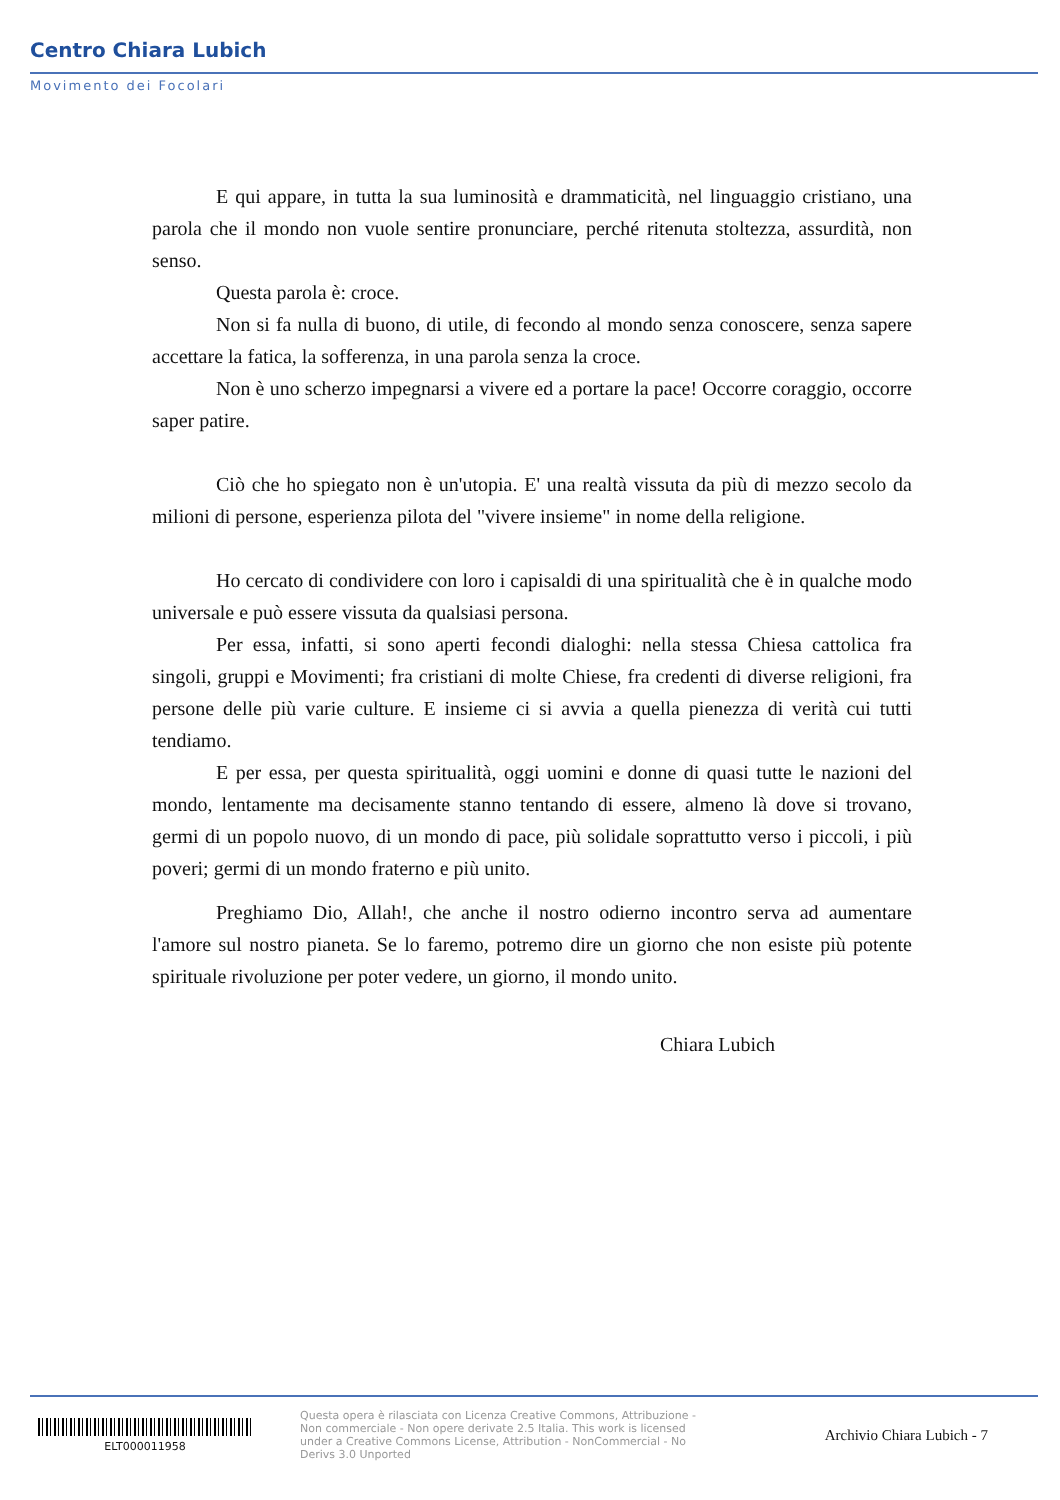Centro Chiara Lubich
Movimento dei Focolari
E qui appare, in tutta la sua luminosità e drammaticità, nel linguaggio cristiano, una parola che il mondo non vuole sentire pronunciare, perché ritenuta stoltezza, assurdità, non senso.
Questa parola è: croce.
Non si fa nulla di buono, di utile, di fecondo al mondo senza conoscere, senza sapere accettare la fatica, la sofferenza, in una parola senza la croce.
Non è uno scherzo impegnarsi a vivere ed a portare la pace! Occorre coraggio, occorre saper patire.
Ciò che ho spiegato non è un'utopia. E' una realtà vissuta da più di mezzo secolo da milioni di persone, esperienza pilota del "vivere insieme" in nome della religione.
Ho cercato di condividere con loro i capisaldi di una spiritualità che è in qualche modo universale e può essere vissuta da qualsiasi persona.
Per essa, infatti, si sono aperti fecondi dialoghi: nella stessa Chiesa cattolica fra singoli, gruppi e Movimenti; fra cristiani di molte Chiese, fra credenti di diverse religioni, fra persone delle più varie culture. E insieme ci si avvia a quella pienezza di verità cui tutti tendiamo.
E per essa, per questa spiritualità, oggi uomini e donne di quasi tutte le nazioni del mondo, lentamente ma decisamente stanno tentando di essere, almeno là dove si trovano, germi di un popolo nuovo, di un mondo di pace, più solidale soprattutto verso i piccoli, i più poveri; germi di un mondo fraterno e più unito.
Preghiamo Dio, Allah!, che anche il nostro odierno incontro serva ad aumentare l'amore sul nostro pianeta. Se lo faremo, potremo dire un giorno che non esiste più potente spirituale rivoluzione per poter vedere, un giorno, il mondo unito.
Chiara Lubich
ELT000011958
Questa opera è rilasciata con Licenza Creative Commons, Attribuzione - Non commerciale - Non opere derivate 2.5 Italia. This work is licensed under a Creative Commons License, Attribution - NonCommercial - No Derivs 3.0 Unported
Archivio Chiara Lubich - 7